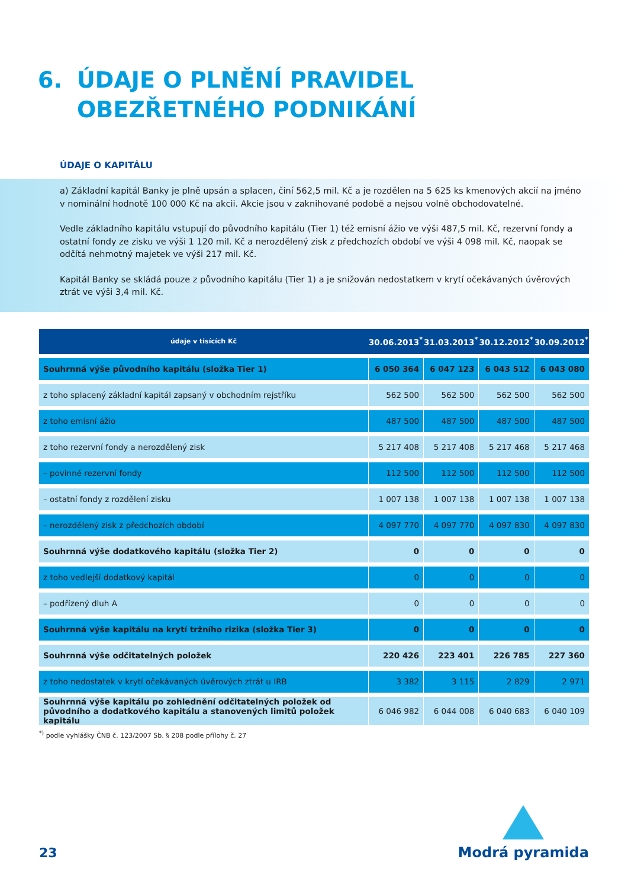6. ÚDAJE O PLNĚNÍ PRAVIDEL OBEZŘETNÉHO PODNIKÁNÍ
ÚDAJE O KAPITÁLU
a) Základní kapitál Banky je plně upsán a splacen, činí 562,5 mil. Kč a je rozdělen na 5 625 ks kmenových akcií na jméno v nominální hodnotě 100 000 Kč na akcii. Akcie jsou v zaknihované podobě a nejsou volně obchodovatelné.
Vedle základního kapitálu vstupují do původního kapitálu (Tier 1) též emisní ážio ve výši 487,5 mil. Kč, rezervní fondy a ostatní fondy ze zisku ve výši 1 120 mil. Kč a nerozdělený zisk z předchozích období ve výši 4 098 mil. Kč, naopak se odčítá nehmotný majetek ve výši 217 mil. Kč.
Kapitál Banky se skládá pouze z původního kapitálu (Tier 1) a je snižován nedostatkem v krytí očekávaných úvěrových ztrát ve výši 3,4 mil. Kč.
| údaje v tisících Kč | 30.06.2013<sup>*</sup> | 31.03.2013<sup>*</sup> | 30.12.2012<sup>*</sup> | 30.09.2012<sup>*</sup> |
| --- | --- | --- | --- | --- |
| Souhrnná výše původního kapitálu (složka Tier 1) | 6 050 364 | 6 047 123 | 6 043 512 | 6 043 080 |
| z toho splacený základní kapitál zapsaný v obchodním rejstříku | 562 500 | 562 500 | 562 500 | 562 500 |
| z toho emisní ážio | 487 500 | 487 500 | 487 500 | 487 500 |
| z toho rezervní fondy a nerozdělený zisk | 5 217 408 | 5 217 408 | 5 217 468 | 5 217 468 |
| – povinné rezervní fondy | 112 500 | 112 500 | 112 500 | 112 500 |
| – ostatní fondy z rozdělení zisku | 1 007 138 | 1 007 138 | 1 007 138 | 1 007 138 |
| – nerozdělený zisk z předchozích období | 4 097 770 | 4 097 770 | 4 097 830 | 4 097 830 |
| Souhrnná výše dodatkového kapitálu (složka Tier 2) | 0 | 0 | 0 | 0 |
| z toho vedlejší dodatkový kapitál | 0 | 0 | 0 | 0 |
| – podřízený dluh A | 0 | 0 | 0 | 0 |
| Souhrnná výše kapitálu na krytí tržního rizika (složka Tier 3) | 0 | 0 | 0 | 0 |
| Souhrnná výše odčitatelných položek | 220 426 | 223 401 | 226 785 | 227 360 |
| z toho nedostatek v krytí očekávaných úvěrových ztrát u IRB | 3 382 | 3 115 | 2 829 | 2 971 |
| Souhrnná výše kapitálu po zohlednění odčitatelných položek od původního a dodatkového kapitálu a stanovených limitů položek kapitálu | 6 046 982 | 6 044 008 | 6 040 683 | 6 040 109 |
<sup>*)</sup> podle vyhlášky ČNB č. 123/2007 Sb. § 208 podle přílohy č. 27
23
Modrá pyramida